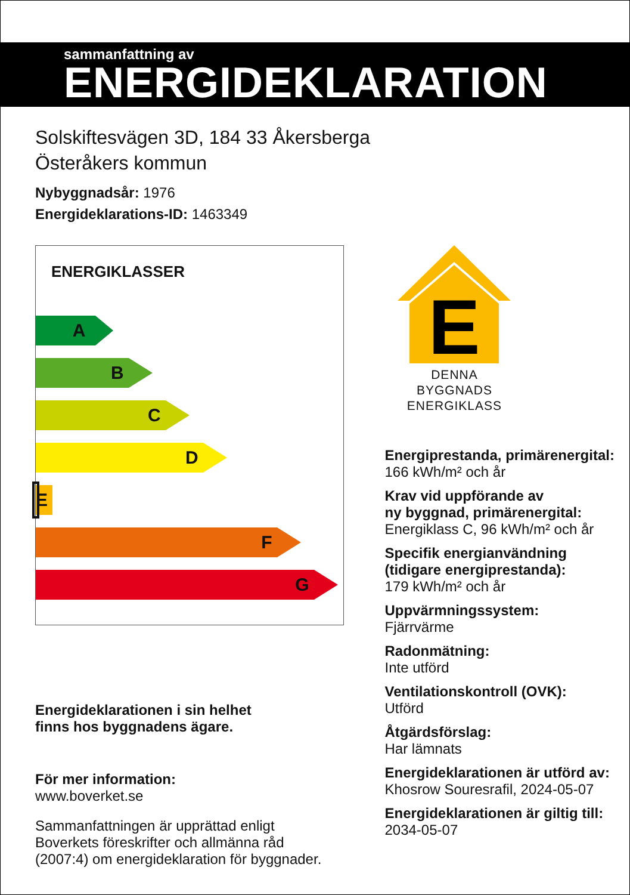sammanfattning av
ENERGIDEKLARATION
Solskiftesvägen 3D, 184 33 Åkersberga
Österåkers kommun
Nybyggnadsår: 1976
Energideklarations-ID: 1463349
ENERGIKLASSER
A
B
C
D
E
F
G
Energideklarationen i sin helhet
finns hos byggnadens ägare.
För mer information:
www.boverket.se
Sammanfattningen är upprättad enligt
Boverkets föreskrifter och allmänna råd
(2007:4) om energideklaration för byggnader.
E
DENNA BYGGNADS
ENERGIKLASS
Energiprestanda, primärenergital:
166 kWh/m² och år
Krav vid uppförande av
ny byggnad, primärenergital:
Energiklass C, 96 kWh/m² och år
Specifik energianvändning
(tidigare energiprestanda):
179 kWh/m² och år
Uppvärmningssystem:
Fjärrvärme
Radonmätning:
Inte utförd
Ventilationskontroll (OVK):
Utförd
Åtgärdsförslag:
Har lämnats
Energideklarationen är utförd av:
Khosrow Souresrafil, 2024-05-07
Energideklarationen är giltig till:
2034-05-07